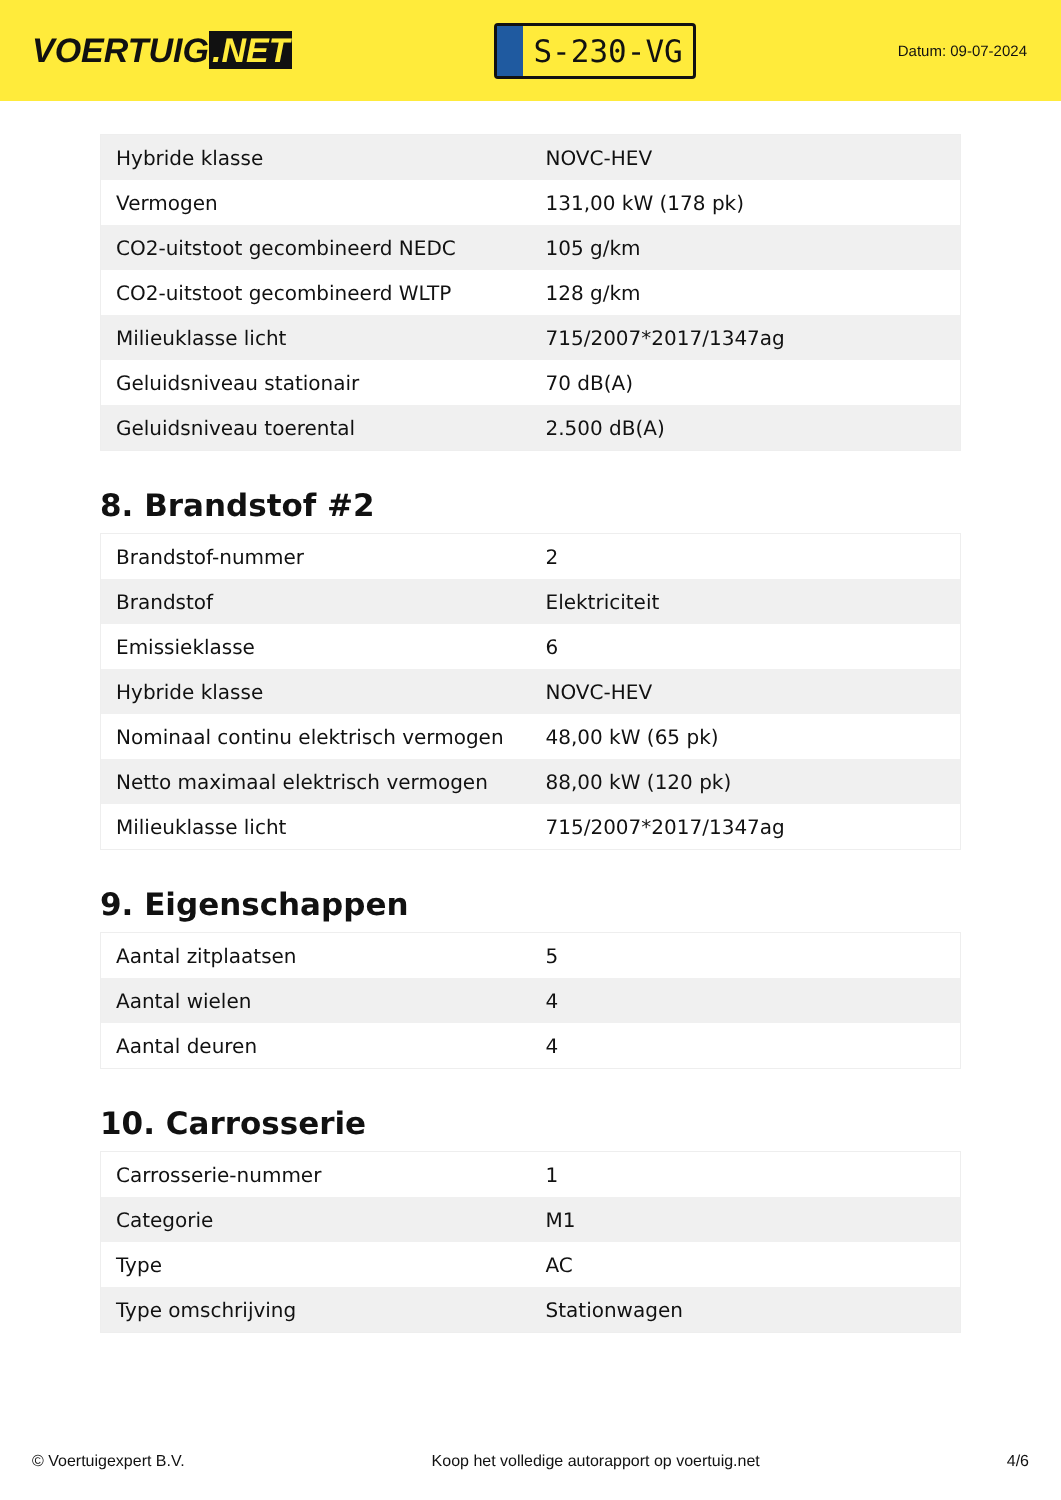VOERTUIG.NET
S-230-VG
Datum: 09-07-2024
| Hybride klasse | NOVC-HEV |
| Vermogen | 131,00 kW (178 pk) |
| CO2-uitstoot gecombineerd NEDC | 105 g/km |
| CO2-uitstoot gecombineerd WLTP | 128 g/km |
| Milieuklasse licht | 715/2007*2017/1347ag |
| Geluidsniveau stationair | 70 dB(A) |
| Geluidsniveau toerental | 2.500 dB(A) |
8. Brandstof #2
| Brandstof-nummer | 2 |
| Brandstof | Elektriciteit |
| Emissieklasse | 6 |
| Hybride klasse | NOVC-HEV |
| Nominaal continu elektrisch vermogen | 48,00 kW (65 pk) |
| Netto maximaal elektrisch vermogen | 88,00 kW (120 pk) |
| Milieuklasse licht | 715/2007*2017/1347ag |
9. Eigenschappen
| Aantal zitplaatsen | 5 |
| Aantal wielen | 4 |
| Aantal deuren | 4 |
10. Carrosserie
| Carrosserie-nummer | 1 |
| Categorie | M1 |
| Type | AC |
| Type omschrijving | Stationwagen |
© Voertuigexpert B.V. Koop het volledige autorapport op voertuig.net 4/6